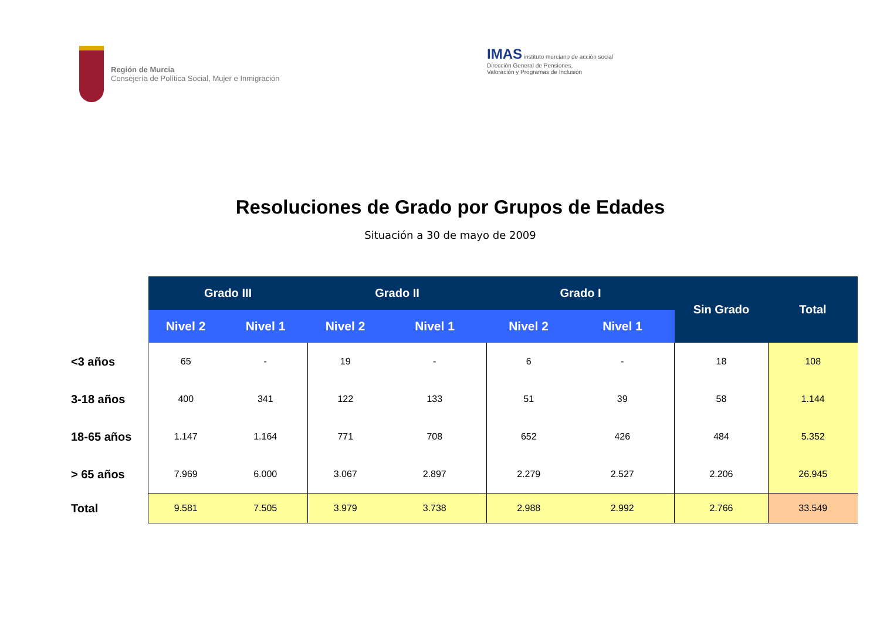Región de Murcia
Consejería de Política Social, Mujer e Inmigración
IMAS instituto murciano de acción social
Dirección General de Pensiones,
Valoración y Programas de Inclusión
Resoluciones de Grado por Grupos de Edades
Situación a 30 de mayo de 2009
| | Grado III | | Grado II | | Grado I | | Sin Grado | Total |
| --- | --- | --- | --- | --- | --- | --- | --- | --- |
| | Nivel 2 | Nivel 1 | Nivel 2 | Nivel 1 | Nivel 2 | Nivel 1 | | |
| <3 años | 65 | - | 19 | - | 6 | - | 18 | 108 |
| 3-18 años | 400 | 341 | 122 | 133 | 51 | 39 | 58 | 1.144 |
| 18-65 años | 1.147 | 1.164 | 771 | 708 | 652 | 426 | 484 | 5.352 |
| > 65 años | 7.969 | 6.000 | 3.067 | 2.897 | 2.279 | 2.527 | 2.206 | 26.945 |
| Total | 9.581 | 7.505 | 3.979 | 3.738 | 2.988 | 2.992 | 2.766 | 33.549 |